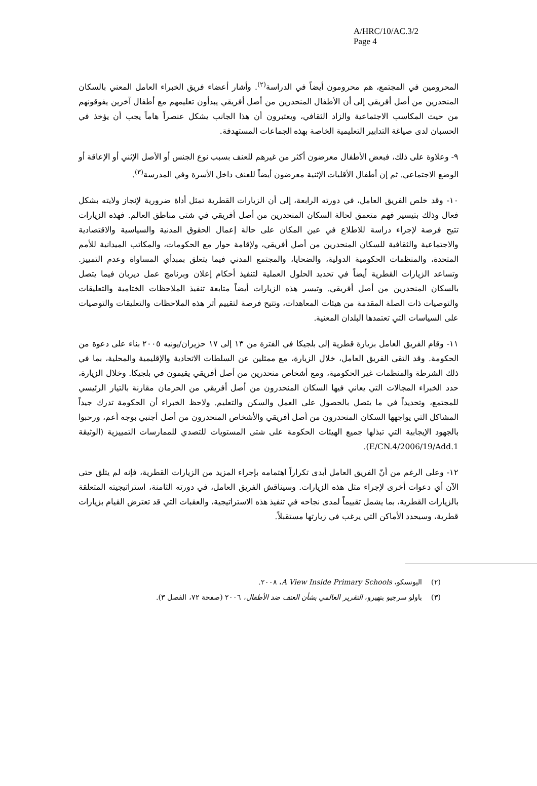A/HRC/10/AC.3/2
Page 4
المحرومين في المجتمع، هم محرومون أيضاً في الدراسة<sup>(٢)</sup>. وأشار أعضاء فريق الخبراء العامل المعني بالسكان المنحدرين من أصل أفريقي إلى أن الأطفال المنحدرين من أصل أفريقي يبدأون تعليمهم مع أطفال آخرين يفوقونهم من حيث المكاسب الاجتماعية والزاد الثقافي، ويعتبرون أن هذا الجانب يشكل عنصراً هاماً يجب أن يؤخذ في الحسبان لدى صياغة التدابير التعليمية الخاصة بهذه الجماعات المستهدفة.
٩- وعلاوة على ذلك، فبعض الأطفال معرضون أكثر من غيرهم للعنف بسبب نوع الجنس أو الأصل الإثني أو الإعاقة أو الوضع الاجتماعي. ثم إن أطفال الأقليات الإثنية معرضون أيضاً للعنف داخل الأسرة وفي المدرسة<sup>(٣)</sup>.
١٠- وقد خلص الفريق العامل، في دورته الرابعة، إلى أن الزيارات القطرية تمثل أداة ضرورية لإنجاز ولايته بشكل فعال وذلك بتيسير فهم متعمق لحالة السكان المنحدرين من أصل أفريقي في شتى مناطق العالم. فهذه الزيارات تتيح فرصة لإجراء دراسة للاطلاع في عين المكان على حالة إعمال الحقوق المدنية والسياسية والاقتصادية والاجتماعية والثقافية للسكان المنحدرين من أصل أفريقي، ولإقامة حوار مع الحكومات، والمكاتب الميدانية للأمم المتحدة، والمنظمات الحكومية الدولية، والضحايا، والمجتمع المدني فيما يتعلق بمبدأي المساواة وعدم التمييز. وتساعد الزيارات القطرية أيضاً في تحديد الحلول العملية لتنفيذ أحكام إعلان وبرنامج عمل ديربان فيما يتصل بالسكان المنحدرين من أصل أفريقي. وتيسر هذه الزيارات أيضاً متابعة تنفيذ الملاحظات الختامية والتعليقات والتوصيات ذات الصلة المقدمة من هيئات المعاهدات، وتتيح فرصة لتقييم أثر هذه الملاحظات والتعليقات والتوصيات على السياسات التي تعتمدها البلدان المعنية.
١١- وقام الفريق العامل بزيارة قطرية إلى بلجيكا في الفترة من ١٣ إلى ١٧ حزيران/يونيه ٢٠٠٥ بناء على دعوة من الحكومة. وقد التقى الفريق العامل، خلال الزيارة، مع ممثلين عن السلطات الاتحادية والإقليمية والمحلية، بما في ذلك الشرطة والمنظمات غير الحكومية، ومع أشخاص منحدرين من أصل أفريقي يقيمون في بلجيكا. وخلال الزيارة، حدد الخبراء المجالات التي يعاني فيها السكان المنحدرون من أصل أفريقي من الحرمان مقارنة بالتيار الرئيسي للمجتمع، وتحديداً في ما يتصل بالحصول على العمل والسكن والتعليم. ولاحظ الخبراء أن الحكومة تدرك جيداً المشاكل التي يواجهها السكان المنحدرون من أصل أفريقي والأشخاص المنحدرون من أصل أجنبي بوجه أعم، ورحبوا بالجهود الإيجابية التي تبذلها جميع الهيئات الحكومة على شتى المستويات للتصدي للممارسات التمييزية (الوثيقة E/CN.4/2006/19/Add.1).
١٢- وعلى الرغم من أنّ الفريق العامل أبدى تكراراً اهتمامه بإجراء المزيد من الزيارات القطرية، فإنه لم يتلق حتى الآن أي دعوات أخرى لإجراء مثل هذه الزيارات. وسيناقش الفريق العامل، في دورته الثامنة، استراتيجيته المتعلقة بالزيارات القطرية، بما يشمل تقييماً لمدى نجاحه في تنفيذ هذه الاستراتيجية، والعقبات التي قد تعترض القيام بزيارات قطرية، وسيحدد الأماكن التي يرغب في زيارتها مستقبلاً.
(٢) اليونسكو، A View Inside Primary Schools، ٢٠٠٨.
(٣) باولو سرجيو بنهيرو، التقرير العالمي بشأن العنف ضد الأطفال، ٢٠٠٦ (صفحة ٧٢، الفصل ٣).